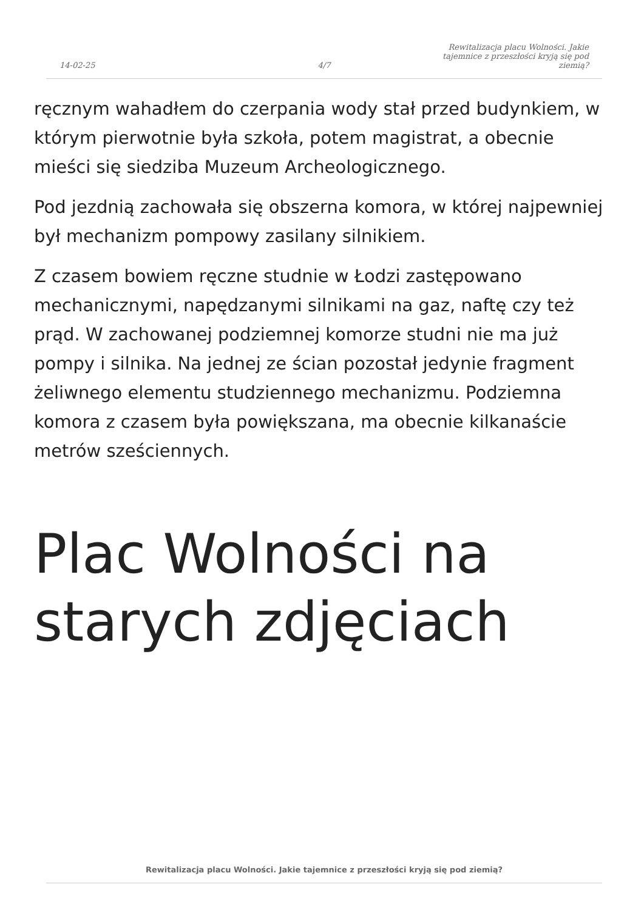14-02-25
4/7
Rewitalizacja placu Wolności. Jakie tajemnice z przeszłości kryją się pod ziemią?
ręcznym wahadłem do czerpania wody stał przed budynkiem, w którym pierwotnie była szkoła, potem magistrat, a obecnie mieści się siedziba Muzeum Archeologicznego.
Pod jezdnią zachowała się obszerna komora, w której najpewniej był mechanizm pompowy zasilany silnikiem.
Z czasem bowiem ręczne studnie w Łodzi zastępowano mechanicznymi, napędzanymi silnikami na gaz, naftę czy też prąd. W zachowanej podziemnej komorze studni nie ma już pompy i silnika. Na jednej ze ścian pozostał jedynie fragment żeliwnego elementu studziennego mechanizmu. Podziemna komora z czasem była powiększana, ma obecnie kilkanaście metrów sześciennych.
Plac Wolności na starych zdjęciach
Rewitalizacja placu Wolności. Jakie tajemnice z przeszłości kryją się pod ziemią?